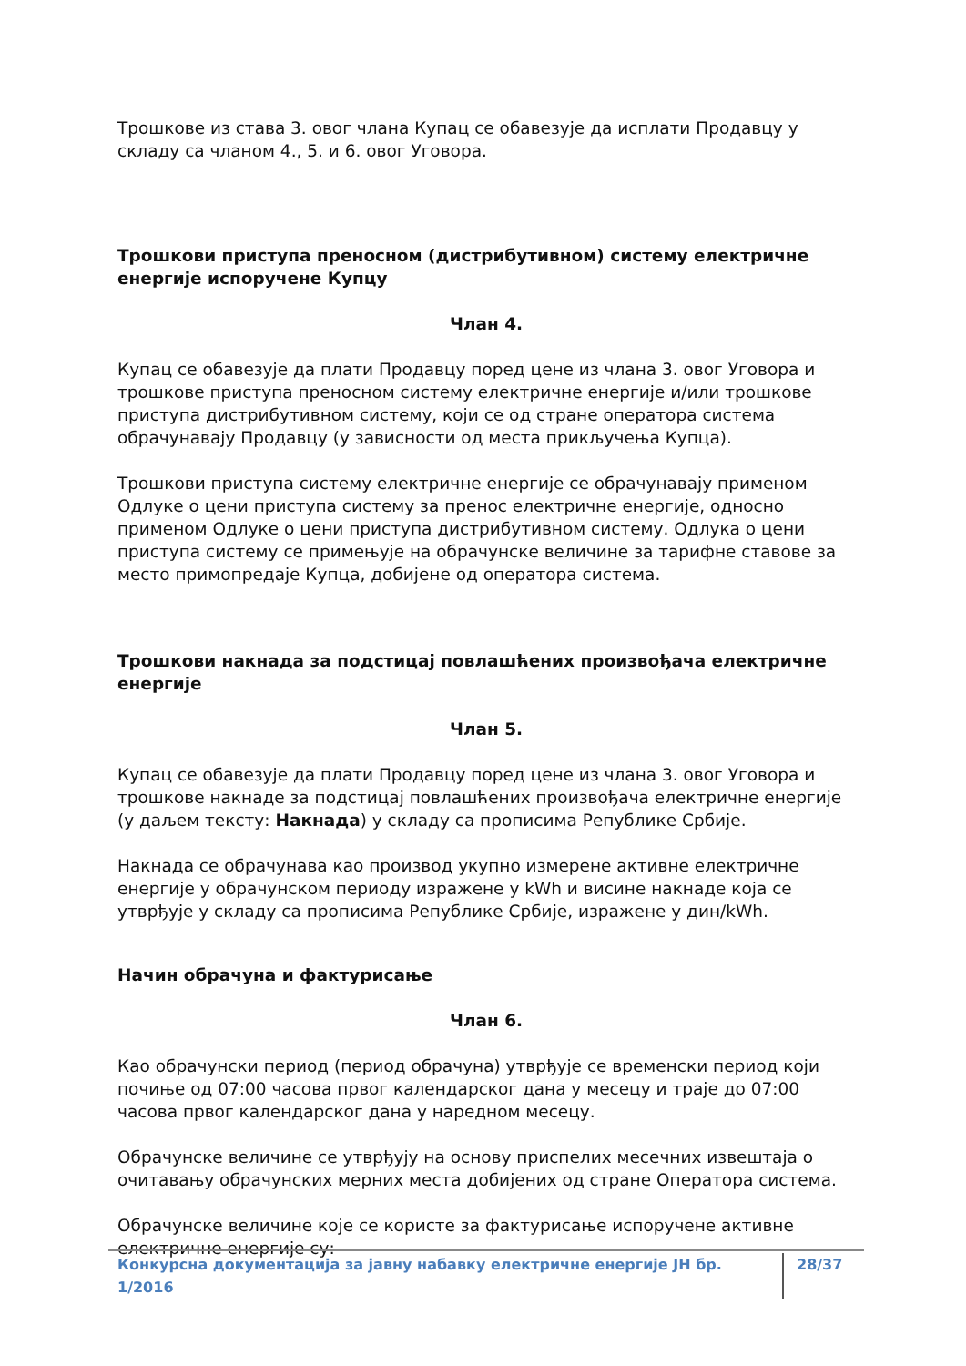Трошкове из става 3. овог члана Купац се обавезује да исплати Продавцу у складу са чланом 4., 5. и 6. овог Уговора.
Трошкови приступа преносном (дистрибутивном) систему електричне енергије испоручене Купцу
Члан 4.
Купац се обавезује да плати Продавцу поред цене из члана 3. овог Уговора и трошкове приступа преносном систему електричне енергије и/или трошкове приступа дистрибутивном систему, који се од стране оператора система обрачунавају Продавцу (у зависности од места прикључења Купца).
Трошкови приступа систему електричне енергије се обрачунавају применом Одлуке о цени приступа систему за пренос електричне енергије, односно применом Одлуке о цени приступа дистрибутивном систему. Одлука о цени приступа систему се примењује на обрачунске величине за тарифне ставове за место примопредаје Купца, добијене од оператора система.
Трошкови накнада за подстицај повлашћених произвођача електричне енергије
Члан 5.
Купац се обавезује да плати Продавцу поред цене из члана 3. овог Уговора и трошкове накнаде за подстицај повлашћених произвођача електричне енергије (у даљем тексту: Накнада) у складу са прописима Републике Србије.
Накнада се обрачунава као производ укупно измерене активне електричне енергије у обрачунском периоду изражене у kWh и висине накнаде која се утврђује у складу са прописима Републике Србије, изражене у дин/kWh.
Начин обрачуна и фактурисање
Члан 6.
Као обрачунски период (период обрачуна) утврђује се временски период који почиње од 07:00 часова првог календарског дана у месецу и траје до 07:00 часова првог календарског дана у наредном месецу.
Обрачунске величине се утврђују на основу приспелих месечних извештаја о очитавању обрачунских мерних места добијених од стране Оператора система.
Обрачунске величине које се користе за фактурисање испоручене активне електричне енергије су:
Конкурсна документација за јавну набавку електричне енергије ЈН бр. 1/2016 28/37